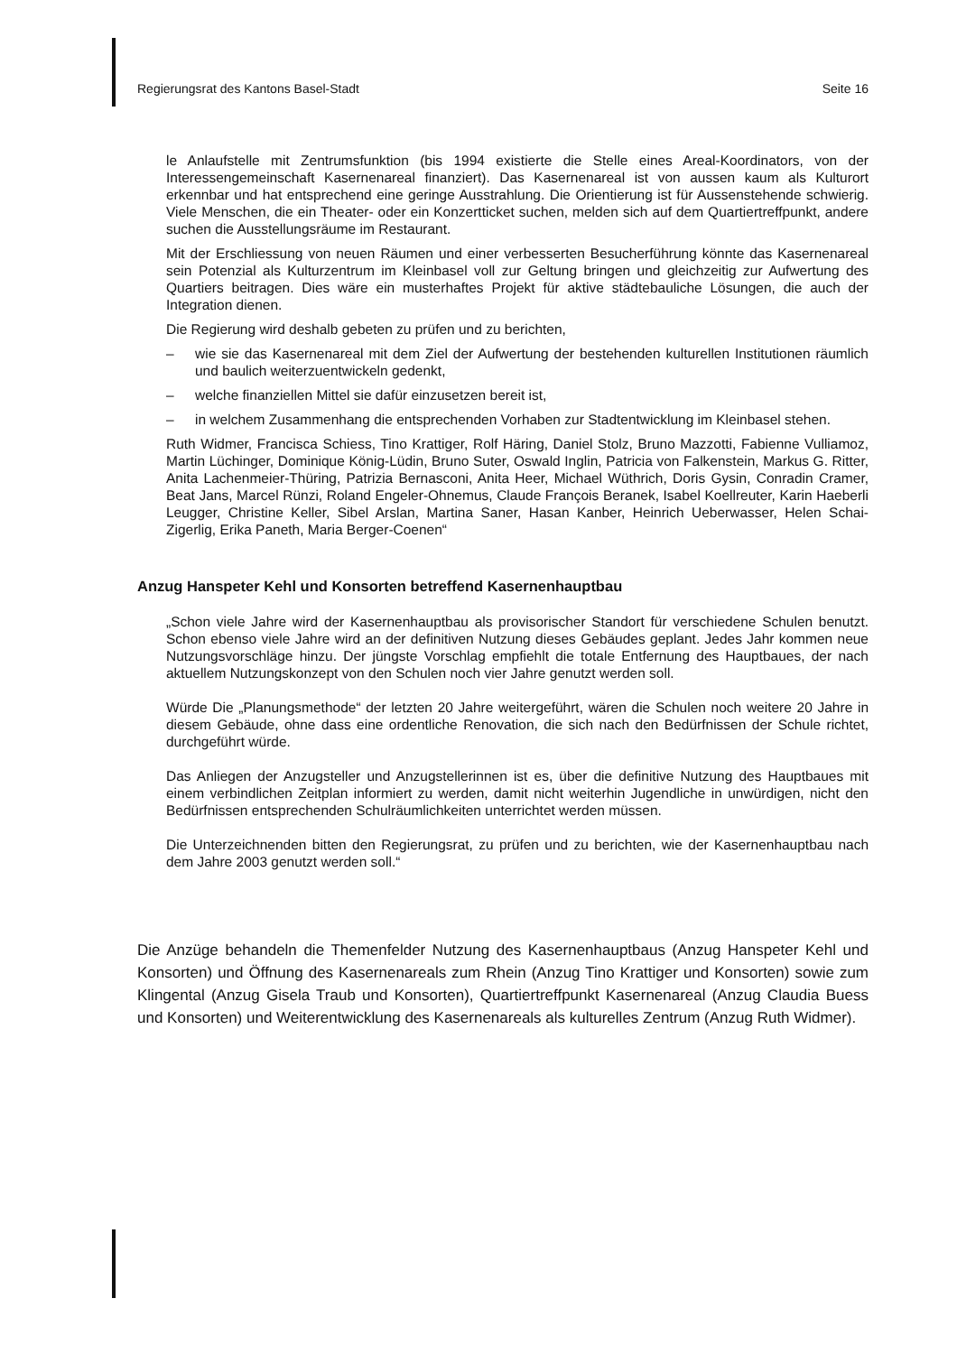Regierungsrat des Kantons Basel-Stadt Seite 16
le Anlaufstelle mit Zentrumsfunktion (bis 1994 existierte die Stelle eines Areal-Koordinators, von der Interessengemeinschaft Kasernenareal finanziert). Das Kasernenareal ist von aussen kaum als Kulturort erkennbar und hat entsprechend eine geringe Ausstrahlung. Die Orientierung ist für Aussenstehende schwierig. Viele Menschen, die ein Theater- oder ein Konzertticket suchen, melden sich auf dem Quartiertreffpunkt, andere suchen die Ausstellungsräume im Restaurant.
Mit der Erschliessung von neuen Räumen und einer verbesserten Besucherführung könnte das Kasernenareal sein Potenzial als Kulturzentrum im Kleinbasel voll zur Geltung bringen und gleichzeitig zur Aufwertung des Quartiers beitragen. Dies wäre ein musterhaftes Projekt für aktive städtebauliche Lösungen, die auch der Integration dienen.
Die Regierung wird deshalb gebeten zu prüfen und zu berichten,
– wie sie das Kasernenareal mit dem Ziel der Aufwertung der bestehenden kulturellen Institutionen räumlich und baulich weiterzuentwickeln gedenkt,
– welche finanziellen Mittel sie dafür einzusetzen bereit ist,
– in welchem Zusammenhang die entsprechenden Vorhaben zur Stadtentwicklung im Kleinbasel stehen.
Ruth Widmer, Francisca Schiess, Tino Krattiger, Rolf Häring, Daniel Stolz, Bruno Mazzotti, Fabienne Vulliamoz, Martin Lüchinger, Dominique König-Lüdin, Bruno Suter, Oswald Inglin, Patricia von Falkenstein, Markus G. Ritter, Anita Lachenmeier-Thüring, Patrizia Bernasconi, Anita Heer, Michael Wüthrich, Doris Gysin, Conradin Cramer, Beat Jans, Marcel Rünzi, Roland Engeler-Ohnemus, Claude François Beranek, Isabel Koellreuter, Karin Haeberli Leugger, Christine Keller, Sibel Arslan, Martina Saner, Hasan Kanber, Heinrich Ueberwasser, Helen Schai-Zigerlig, Erika Paneth, Maria Berger-Coenen“
Anzug Hanspeter Kehl und Konsorten betreffend Kasernenhauptbau
„Schon viele Jahre wird der Kasernenhauptbau als provisorischer Standort für verschiedene Schulen benutzt. Schon ebenso viele Jahre wird an der definitiven Nutzung dieses Gebäudes geplant. Jedes Jahr kommen neue Nutzungsvorschläge hinzu. Der jüngste Vorschlag empfiehlt die totale Entfernung des Hauptbaues, der nach aktuellem Nutzungskonzept von den Schulen noch vier Jahre genutzt werden soll.
Würde Die „Planungsmethode“ der letzten 20 Jahre weitergeführt, wären die Schulen noch weitere 20 Jahre in diesem Gebäude, ohne dass eine ordentliche Renovation, die sich nach den Bedürfnissen der Schule richtet, durchgeführt würde.
Das Anliegen der Anzugsteller und Anzugstellerinnen ist es, über die definitive Nutzung des Hauptbaues mit einem verbindlichen Zeitplan informiert zu werden, damit nicht weiterhin Jugendliche in unwürdigen, nicht den Bedürfnissen entsprechenden Schulräumlichkeiten unterrichtet werden müssen.
Die Unterzeichnenden bitten den Regierungsrat, zu prüfen und zu berichten, wie der Kasernenhauptbau nach dem Jahre 2003 genutzt werden soll.“
Die Anzüge behandeln die Themenfelder Nutzung des Kasernenhauptbaus (Anzug Hanspeter Kehl und Konsorten) und Öffnung des Kasernenareals zum Rhein (Anzug Tino Krattiger und Konsorten) sowie zum Klingental (Anzug Gisela Traub und Konsorten), Quartiertreffpunkt Kasernenareal (Anzug Claudia Buess und Konsorten) und Weiterentwicklung des Kasernenareals als kulturelles Zentrum (Anzug Ruth Widmer).